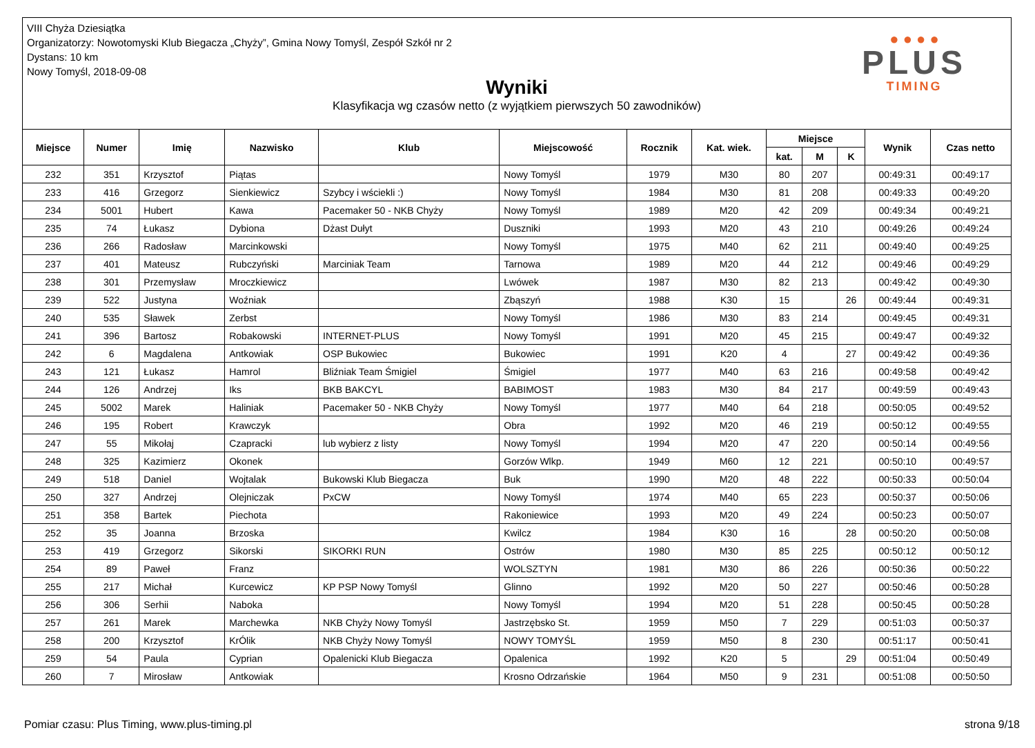VIII Chyża Dziesiątka
Organizatorzy: Nowotomyski Klub Biegacza „Chyży”, Gmina Nowy Tomyśl, Zespół Szkół nr 2
Dystans: 10 km
Nowy Tomyśl, 2018-09-08
Wyniki
Klasyfikacja wg czasów netto (z wyjątkiem pierwszych 50 zawodników)
● ● ● ●
PLUS
TIMING
| Miejsce | Numer | Imię | Nazwisko | Klub | Miejscowość | Rocznik | Kat. wiek. | Miejsce | | | Wynik | Czas netto |
| --- | --- | --- | --- | --- | --- | --- | --- | --- | --- | --- | --- | --- |
| | | | | | | | | kat. | M | K | | |
| 232 | 351 | Krzysztof | Piątas | | Nowy Tomyśl | 1979 | M30 | 80 | 207 | | 00:49:31 | 00:49:17 |
| 233 | 416 | Grzegorz | Sienkiewicz | Szybcy i wściekli :) | Nowy Tomyśl | 1984 | M30 | 81 | 208 | | 00:49:33 | 00:49:20 |
| 234 | 5001 | Hubert | Kawa | Pacemaker 50 - NKB Chyży | Nowy Tomyśl | 1989 | M20 | 42 | 209 | | 00:49:34 | 00:49:21 |
| 235 | 74 | Łukasz | Dybiona | Dżast Dułyt | Duszniki | 1993 | M20 | 43 | 210 | | 00:49:26 | 00:49:24 |
| 236 | 266 | Radosław | Marcinkowski | | Nowy Tomyśl | 1975 | M40 | 62 | 211 | | 00:49:40 | 00:49:25 |
| 237 | 401 | Mateusz | Rubczyński | Marciniak Team | Tarnowa | 1989 | M20 | 44 | 212 | | 00:49:46 | 00:49:29 |
| 238 | 301 | Przemysław | Mroczkiewicz | | Lwówek | 1987 | M30 | 82 | 213 | | 00:49:42 | 00:49:30 |
| 239 | 522 | Justyna | Woźniak | | Zbąszyń | 1988 | K30 | 15 | | 26 | 00:49:44 | 00:49:31 |
| 240 | 535 | Sławek | Zerbst | | Nowy Tomyśl | 1986 | M30 | 83 | 214 | | 00:49:45 | 00:49:31 |
| 241 | 396 | Bartosz | Robakowski | INTERNET-PLUS | Nowy Tomyśl | 1991 | M20 | 45 | 215 | | 00:49:47 | 00:49:32 |
| 242 | 6 | Magdalena | Antkowiak | OSP Bukowiec | Bukowiec | 1991 | K20 | 4 | | 27 | 00:49:42 | 00:49:36 |
| 243 | 121 | Łukasz | Hamrol | Bliźniak Team Śmigiel | Śmigiel | 1977 | M40 | 63 | 216 | | 00:49:58 | 00:49:42 |
| 244 | 126 | Andrzej | Iks | BKB BAKCYL | BABIMOST | 1983 | M30 | 84 | 217 | | 00:49:59 | 00:49:43 |
| 245 | 5002 | Marek | Haliniak | Pacemaker 50 - NKB Chyży | Nowy Tomyśl | 1977 | M40 | 64 | 218 | | 00:50:05 | 00:49:52 |
| 246 | 195 | Robert | Krawczyk | | Obra | 1992 | M20 | 46 | 219 | | 00:50:12 | 00:49:55 |
| 247 | 55 | Mikołaj | Czapracki | lub wybierz z listy | Nowy Tomyśl | 1994 | M20 | 47 | 220 | | 00:50:14 | 00:49:56 |
| 248 | 325 | Kazimierz | Okonek | | Gorzów Wlkp. | 1949 | M60 | 12 | 221 | | 00:50:10 | 00:49:57 |
| 249 | 518 | Daniel | Wojtalak | Bukowski Klub Biegacza | Buk | 1990 | M20 | 48 | 222 | | 00:50:33 | 00:50:04 |
| 250 | 327 | Andrzej | Olejniczak | PxCW | Nowy Tomyśl | 1974 | M40 | 65 | 223 | | 00:50:37 | 00:50:06 |
| 251 | 358 | Bartek | Piechota | | Rakoniewice | 1993 | M20 | 49 | 224 | | 00:50:23 | 00:50:07 |
| 252 | 35 | Joanna | Brzoska | | Kwilcz | 1984 | K30 | 16 | | 28 | 00:50:20 | 00:50:08 |
| 253 | 419 | Grzegorz | Sikorski | SIKORKI RUN | Ostrów | 1980 | M30 | 85 | 225 | | 00:50:12 | 00:50:12 |
| 254 | 89 | Paweł | Franz | | WOLSZTYN | 1981 | M30 | 86 | 226 | | 00:50:36 | 00:50:22 |
| 255 | 217 | Michał | Kurcewicz | KP PSP Nowy Tomyśl | Glinno | 1992 | M20 | 50 | 227 | | 00:50:46 | 00:50:28 |
| 256 | 306 | Serhii | Naboka | | Nowy Tomyśl | 1994 | M20 | 51 | 228 | | 00:50:45 | 00:50:28 |
| 257 | 261 | Marek | Marchewka | NKB Chyży Nowy Tomyśl | Jastrzębsko St. | 1959 | M50 | 7 | 229 | | 00:51:03 | 00:50:37 |
| 258 | 200 | Krzysztof | KrÓlik | NKB Chyży Nowy Tomyśl | NOWY TOMYŚL | 1959 | M50 | 8 | 230 | | 00:51:17 | 00:50:41 |
| 259 | 54 | Paula | Cyprian | Opalenicki Klub Biegacza | Opalenica | 1992 | K20 | 5 | | 29 | 00:51:04 | 00:50:49 |
| 260 | 7 | Mirosław | Antkowiak | | Krosno Odrzańskie | 1964 | M50 | 9 | 231 | | 00:51:08 | 00:50:50 |
Pomiar czasu: Plus Timing, www.plus-timing.pl strona 9/18